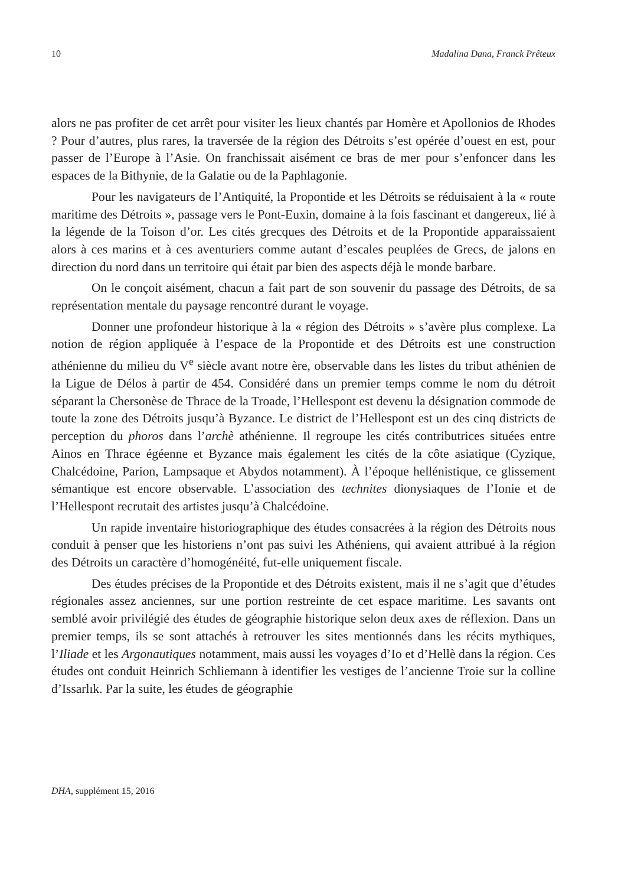10 Madalina Dana, Franck Prêteux
alors ne pas profiter de cet arrêt pour visiter les lieux chantés par Homère et Apollonios de Rhodes ? Pour d’autres, plus rares, la traversée de la région des Détroits s’est opérée d’ouest en est, pour passer de l’Europe à l’Asie. On franchissait aisément ce bras de mer pour s’enfoncer dans les espaces de la Bithynie, de la Galatie ou de la Paphlagonie.
Pour les navigateurs de l’Antiquité, la Propontide et les Détroits se réduisaient à la « route maritime des Détroits », passage vers le Pont-Euxin, domaine à la fois fascinant et dangereux, lié à la légende de la Toison d’or. Les cités grecques des Détroits et de la Propontide apparaissaient alors à ces marins et à ces aventuriers comme autant d’escales peuplées de Grecs, de jalons en direction du nord dans un territoire qui était par bien des aspects déjà le monde barbare.
On le conçoit aisément, chacun a fait part de son souvenir du passage des Détroits, de sa représentation mentale du paysage rencontré durant le voyage.
Donner une profondeur historique à la « région des Détroits » s’avère plus complexe. La notion de région appliquée à l’espace de la Propontide et des Détroits est une construction athénienne du milieu du V<sup>e</sup> siècle avant notre ère, observable dans les listes du tribut athénien de la Ligue de Délos à partir de 454. Considéré dans un premier temps comme le nom du détroit séparant la Chersonèse de Thrace de la Troade, l’Hellespont est devenu la désignation commode de toute la zone des Détroits jusqu’à Byzance. Le district de l’Hellespont est un des cinq districts de perception du phoros dans l’archè athénienne. Il regroupe les cités contributrices situées entre Ainos en Thrace égéenne et Byzance mais également les cités de la côte asiatique (Cyzique, Chalcédoine, Parion, Lampsaque et Abydos notamment). À l’époque hellénistique, ce glissement sémantique est encore observable. L’association des technites dionysiaques de l’Ionie et de l’Hellespont recrutait des artistes jusqu’à Chalcédoine.
Un rapide inventaire historiographique des études consacrées à la région des Détroits nous conduit à penser que les historiens n’ont pas suivi les Athéniens, qui avaient attribué à la région des Détroits un caractère d’homogénéité, fut-elle uniquement fiscale.
Des études précises de la Propontide et des Détroits existent, mais il ne s’agit que d’études régionales assez anciennes, sur une portion restreinte de cet espace maritime. Les savants ont semblé avoir privilégié des études de géographie historique selon deux axes de réflexion. Dans un premier temps, ils se sont attachés à retrouver les sites mentionnés dans les récits mythiques, l’Iliade et les Argonautiques notamment, mais aussi les voyages d’Io et d’Hellè dans la région. Ces études ont conduit Heinrich Schliemann à identifier les vestiges de l’ancienne Troie sur la colline d’Issarlık. Par la suite, les études de géographie
DHA, supplément 15, 2016